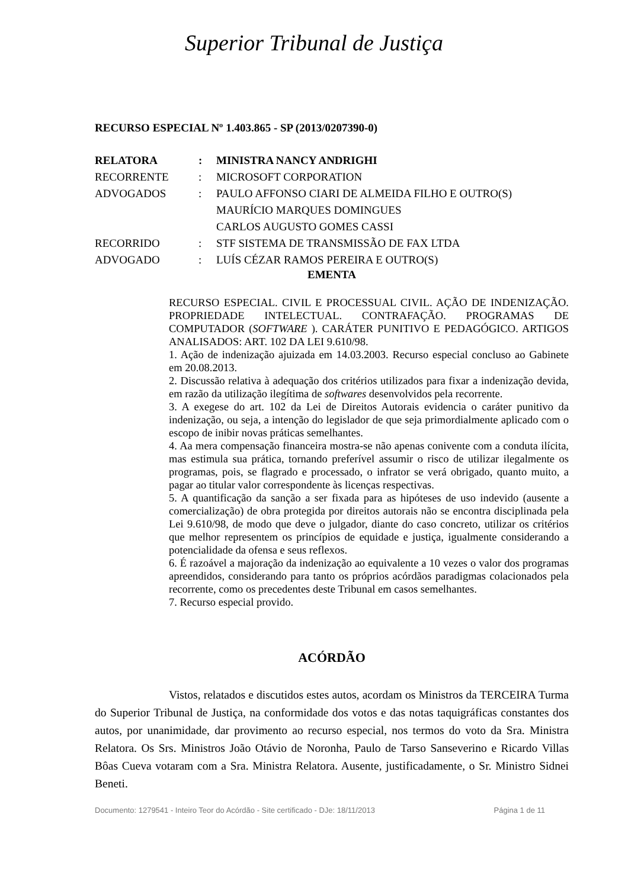Superior Tribunal de Justiça
RECURSO ESPECIAL Nº 1.403.865 - SP (2013/0207390-0)
| RELATORA | : | MINISTRA NANCY ANDRIGHI |
| RECORRENTE | : | MICROSOFT CORPORATION |
| ADVOGADOS | : | PAULO AFFONSO CIARI DE ALMEIDA FILHO E OUTRO(S) MAURÍCIO MARQUES DOMINGUES CARLOS AUGUSTO GOMES CASSI |
| RECORRIDO | : | STF SISTEMA DE TRANSMISSÃO DE FAX LTDA |
| ADVOGADO | : | LUÍS CÉZAR RAMOS PEREIRA E OUTRO(S) |
EMENTA
RECURSO ESPECIAL. CIVIL E PROCESSUAL CIVIL. AÇÃO DE INDENIZAÇÃO. PROPRIEDADE INTELECTUAL. CONTRAFAÇÃO. PROGRAMAS DE COMPUTADOR (SOFTWARE ). CARÁTER PUNITIVO E PEDAGÓGICO. ARTIGOS ANALISADOS: ART. 102 DA LEI 9.610/98.
1. Ação de indenização ajuizada em 14.03.2003. Recurso especial concluso ao Gabinete em 20.08.2013.
2. Discussão relativa à adequação dos critérios utilizados para fixar a indenização devida, em razão da utilização ilegítima de softwares desenvolvidos pela recorrente.
3. A exegese do art. 102 da Lei de Direitos Autorais evidencia o caráter punitivo da indenização, ou seja, a intenção do legislador de que seja primordialmente aplicado com o escopo de inibir novas práticas semelhantes.
4. Aa mera compensação financeira mostra-se não apenas conivente com a conduta ilícita, mas estimula sua prática, tornando preferível assumir o risco de utilizar ilegalmente os programas, pois, se flagrado e processado, o infrator se verá obrigado, quanto muito, a pagar ao titular valor correspondente às licenças respectivas.
5. A quantificação da sanção a ser fixada para as hipóteses de uso indevido (ausente a comercialização) de obra protegida por direitos autorais não se encontra disciplinada pela Lei 9.610/98, de modo que deve o julgador, diante do caso concreto, utilizar os critérios que melhor representem os princípios de equidade e justiça, igualmente considerando a potencialidade da ofensa e seus reflexos.
6. É razoável a majoração da indenização ao equivalente a 10 vezes o valor dos programas apreendidos, considerando para tanto os próprios acórdãos paradigmas colacionados pela recorrente, como os precedentes deste Tribunal em casos semelhantes.
7. Recurso especial provido.
ACÓRDÃO
Vistos, relatados e discutidos estes autos, acordam os Ministros da TERCEIRA Turma do Superior Tribunal de Justiça, na conformidade dos votos e das notas taquigráficas constantes dos autos, por unanimidade, dar provimento ao recurso especial, nos termos do voto da Sra. Ministra Relatora. Os Srs. Ministros João Otávio de Noronha, Paulo de Tarso Sanseverino e Ricardo Villas Bôas Cueva votaram com a Sra. Ministra Relatora. Ausente, justificadamente, o Sr. Ministro Sidnei Beneti.
Documento: 1279541 - Inteiro Teor do Acórdão - Site certificado - DJe: 18/11/2013 Página 1 de 11